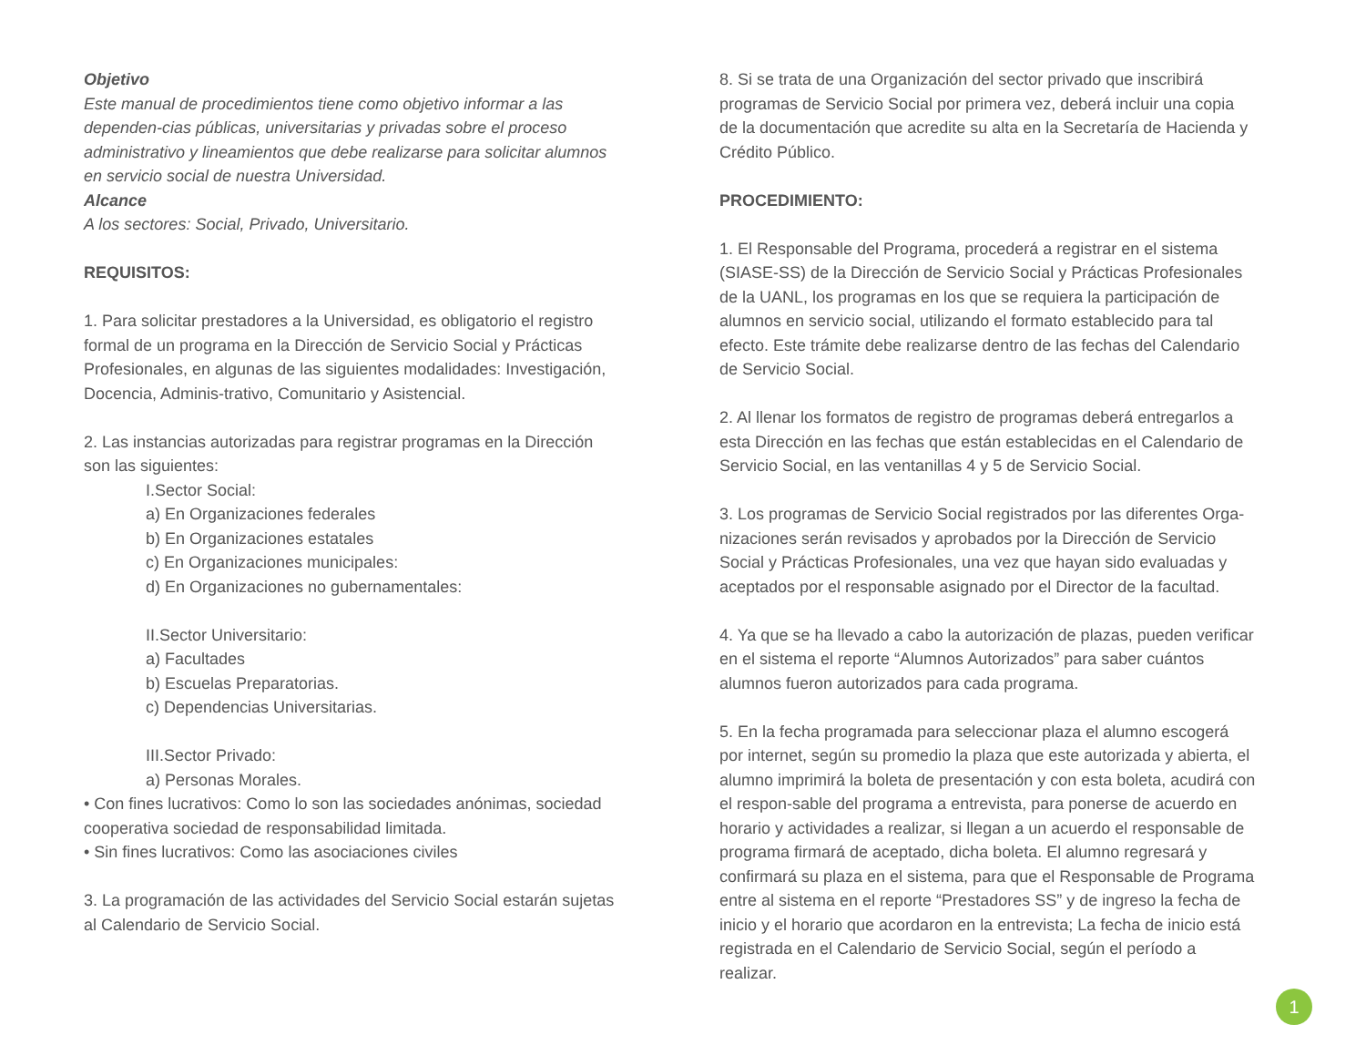Objetivo
Este manual de procedimientos tiene como objetivo informar a las dependen-cias públicas, universitarias y privadas sobre el proceso administrativo y lineamientos que debe realizarse para solicitar alumnos en servicio social de nuestra Universidad.
Alcance
A los sectores: Social, Privado, Universitario.
REQUISITOS:
1. Para solicitar prestadores a la Universidad, es obligatorio el registro formal de un programa en la Dirección de Servicio Social y Prácticas Profesionales, en algunas de las siguientes modalidades: Investigación, Docencia, Adminis-trativo, Comunitario y Asistencial.
2. Las instancias autorizadas para registrar programas en la Dirección son las siguientes:
I.Sector Social:
a) En Organizaciones federales
b) En Organizaciones estatales
c) En Organizaciones municipales:
d) En Organizaciones no gubernamentales:
II.Sector Universitario:
a) Facultades
b) Escuelas Preparatorias.
c) Dependencias Universitarias.
III.Sector Privado:
a) Personas Morales.
• Con fines lucrativos: Como lo son las sociedades anónimas, sociedad cooperativa sociedad de responsabilidad limitada.
• Sin fines lucrativos: Como las asociaciones civiles
3. La programación de las actividades del Servicio Social estarán sujetas al Calendario de Servicio Social.
8. Si se trata de una Organización del sector privado que inscribirá programas de Servicio Social por primera vez, deberá incluir una copia de la documentación que acredite su alta en la Secretaría de Hacienda y Crédito Público.
PROCEDIMIENTO:
1. El Responsable del Programa, procederá a registrar en el sistema (SIASE-SS) de la Dirección de Servicio Social y Prácticas Profesionales de la UANL, los programas en los que se requiera la participación de alumnos en servicio social, utilizando el formato establecido para tal efecto. Este trámite debe realizarse dentro de las fechas del Calendario de Servicio Social.
2. Al llenar los formatos de registro de programas deberá entregarlos a esta Dirección en las fechas que están establecidas en el Calendario de Servicio Social, en las ventanillas 4 y 5 de Servicio Social.
3. Los programas de Servicio Social registrados por las diferentes Orga-nizaciones serán revisados y aprobados por la Dirección de Servicio Social y Prácticas Profesionales, una vez que hayan sido evaluadas y aceptados por el responsable asignado por el Director de la facultad.
4. Ya que se ha llevado a cabo la autorización de plazas, pueden verificar en el sistema el reporte “Alumnos Autorizados” para saber cuántos alumnos fueron autorizados para cada programa.
5. En la fecha programada para seleccionar plaza el alumno escogerá por internet, según su promedio la plaza que este autorizada y abierta, el alumno imprimirá la boleta de presentación y con esta boleta, acudirá con el respon-sable del programa a entrevista, para ponerse de acuerdo en horario y actividades a realizar, si llegan a un acuerdo el responsable de programa firmará de aceptado, dicha boleta. El alumno regresará y confirmará su plaza en el sistema, para que el Responsable de Programa entre al sistema en el reporte “Prestadores SS” y de ingreso la fecha de inicio y el horario que acordaron en la entrevista; La fecha de inicio está registrada en el Calendario de Servicio Social, según el período a realizar.
1